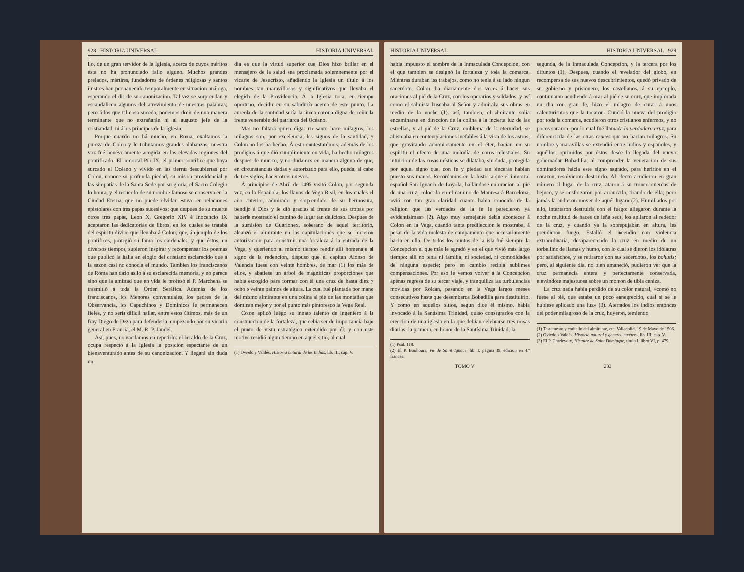928 HISTORIA UNIVERSAL HISTORIA UNIVERSAL
lio, de un gran servidor de la Iglesia, acerca de cuyos méritos ésta no ha pronunciado fallo alguno. Muchos grandes prelados, mártires, fundadores de órdenes religiosas y santos ilustres han permanecido temporalmente en situacion análoga, esperando el dia de su canonizacion. Tal vez se sorprendan y escandalicen algunos del atrevimiento de nuestras palabras; pero á los que tal cosa suceda, podemos decir de una manera terminante que no extrañarán ni al augusto jefe de la cristiandad, ni á los príncipes de la Iglesia.
Porque cuando no há mucho, en Roma, exaltamos la pureza de Colon y le tributamos grandes alabanzas, nuestra voz fué benévolamente acogida en las elevadas regiones del pontificado. El inmortal Pío IX, el primer pontífice que haya surcado el Océano y vivido en las tierras descubiertas por Colon, conoce su profunda piedad, su mision providencial y las simpatías de la Santa Sede por su gloria; el Sacro Colegio lo honra, y el recuerdo de su nombre famoso se conserva en la Ciudad Eterna, que no puede olvidar estuvo en relaciones epistolares con tres papas sucesivos; que despues de su muerte otros tres papas, Leon X, Gregorio XIV é Inocencio IX aceptaron las dedicatorias de libros, en los cuales se trataba del espíritu divino que llenaba á Colon; que, á ejemplo de los pontífices, protegió su fama los cardenales, y que éstos, en diversos tiempos, supieron inspirar y recompensar los poemas que publicó la Italia en elogio del cristiano esclarecido que á la sazon casi no conocia el mundo. Tambien los franciscanos de Roma han dado asilo á su esclarecida memoria, y no parece sino que la amistad que en vida le profesó el P. Marchena se trasmitió á toda la Órden Seráfica. Además de los franciscanos, los Menores conventuales, los padres de la Observancia, los Capuchinos y Dominicos le permanecen fieles, y no sería difícil hallar, entre estos últimos, más de un fray Diego de Deza para defenderla, empezando por su vicario general en Francia, el M. R. P. Jandel.
Así, pues, no vacilamos en repetirlo: el heraldo de la Cruz, ocupa respecto á la Iglesia la posicion espectante de un bienaventurado antes de su canonizacion. Y llegará sin duda un
dia en que la virtud superior que Dios hizo brillar en el mensajero de la salud sea proclamada solemnemente por el vicario de Jesucristo, añadiendo la Iglesia un título á los nombres tan maravillosos y significativos que llevaba el elegido de la Providencia. Á la Iglesia toca, en tiempo oportuno, decidir en su sabiduría acerca de este punto. La aureola de la santidad sería la única corona digna de ceñir la frente venerable del patriarca del Océano.
Mas no faltará quien diga: un santo hace milagros, los milagros son, por excelencia, los signos de la santidad, y Colon no los ha hecho. Á esto contestarémos: además de los prodigios á que dió cumplimiento en vida, ha hecho milagros despues de muerto, y no dudamos en manera alguna de que, en circunstancias dadas y autorizado para ello, pueda, al cabo de tres siglos, hacer otros nuevos.
Á principios de Abril de 1495 visitó Colon, por segunda vez, en la Española, los llanos de Vega Real, en los cuales el año anterior, admirado y sorprendido de su hermosura, bendijo á Dios y le dió gracias al frente de sus tropas por haberle mostrado el camino de lugar tan delicioso. Despues de la sumision de Guarionex, soberano de aquel territorio, alcanzó el almirante en las capitulaciones que se hicieron autorizacion para construir una fortaleza á la entrada de la Vega, y queriendo al mismo tiempo rendir allí homenaje al signo de la redencion, dispuso que el capitan Alonso de Valencia fuese con veinte hombres, de mar (1) los más de ellos, y abatiese un árbol de magníficas proporciones que habia escogido para formar con él una cruz de hasta diez y ocho ó veinte palmos de altura. La cual fué plantada por mano del mismo almirante en una colina al pié de las montañas que dominan mejor y por el punto más pintoresco la Vega Real.
Colon aplicó luégo su innato talento de ingeniero á la construccion de la fortaleza, que debia ser de importancia bajo el punto de vista estratégico entendido por él; y con este motivo residió algun tiempo en aquel sitio, al cual
(1) Oviedo y Valdés, Historia natural de las Indias, lib. III, cap. V.
HISTORIA UNIVERSAL HISTORIA UNIVERSAL 929
habia impuesto el nombre de la Inmaculada Concepcion, con el que tambien se designó la fortaleza y toda la comarca. Miéntras duraban los trabajos, como no tenía á su lado ningun sacerdote, Colon iba diariamente dos veces á hacer sus oraciones al pié de la Cruz, con los operarios y soldados; y así como el salmista buscaba al Señor y admiraba sus obras en medio de la noche (1), así, tambien, el almirante solia encaminarse en direccion de la colina á la incierta luz de las estrellas, y al pié de la Cruz, emblema de la eternidad, se abismaba en contemplaciones inefables á la vista de los astros, que gravitando armoniosamente en el éter, hacian en su espíritu el efecto de una melodía de coros celestiales. Su intuicion de las cosas místicas se dilataba, sin duda, protegida por aquel signo que, con fe y piedad tan sinceras habian puesto sus manos. Recordamos en la historia que el inmortal español San Ignacio de Loyola, hallándose en oracion al pié de una cruz, colocada en el camino de Manresa á Barcelona, «vió con tan gran claridad cuanto habia conocido de la religion que las verdades de la fe le parecieron ya evidentísimas» (2). Algo muy semejante debia acontecer á Colon en la Vega, cuando tanta predileccion le mostraba, á pesar de la vida molesta de campamento que necesariamente hacia en ella. De todos los puntos de la isla fué siempre la Concepcion el que más le agradó y en el que vivió más largo tiempo: allí no tenía ni familia, ni sociedad, ni comodidades de ninguna especie; pero en cambio recibia sublimes compensaciones. Por eso le vemos volver á la Concepcion apénas regresa de su tercer viaje, y tranquiliza las turbulencias movidas por Roldan, pasando en la Vega largos meses consecutivos hasta que desembarca Bobadilla para destituirlo. Y como en aquellos sitios, segun dice él mismo, habia invocado á la Santísima Trinidad, quiso consagrarlos con la ereccion de una iglesia en la que debian celebrarse tres misas diarias: la primera, en honor de la Santísima Trinidad; la
(1) Psal. 118.
(2) El P. Bouhours, Vie de Saint Ignace, lib. I, página 39, edicion en 4.º francés.
segunda, de la Inmaculada Concepcion, y la tercera por los difuntos (1). Despues, cuando el revelador del globo, en recompensa de sus nuevos descubrimientos, quedó privado de su gobierno y prisionero, los castellanos, á su ejemplo, continuaron acudiendo á orar al pié de su cruz, que implorada un dia con gran fe, hizo el milagro de curar á unos calenturientos que la tocaron. Cundió la nueva del prodigio por toda la comarca, acudieron otros cristianos enfermos, y no pocos sanaron; por lo cual fué llamada la verdadera cruz, para diferenciarla de las otras cruces que no hacian milagros. Su nombre y maravillas se extendió entre indios y españoles, y aquéllos, oprimidos por éstos desde la llegada del nuevo gobernador Bobadilla, al comprender la veneracion de sus dominadores hácia este signo sagrado, para herirlos en el corazon, resolvieron destruirlo. Al efecto acudieron en gran número al lugar de la cruz, ataron á su tronco cuerdas de bejuco, y se «esforzaron por arrancarla, tirando de ella; pero jamás la pudieron mover de aquél lugar» (2). Humillados por ello, intentaron destruirla con el fuego: allegaron durante la noche multitud de haces de leña seca, los apilaron al rededor de la cruz, y cuando ya la sobrepujaban en altura, les prendieron fuego. Estalló el incendio con violencia extraordinaria, desapareciendo la cruz en medio de un torbellino de llamas y humo, con lo cual se dieron los idólatras por satisfechos, y se retiraron con sus sacerdotes, los bohutis; pero, al siguiente dia, no bien amaneció, pudieron ver que la cruz permanecia entera y perfectamente conservada, elevándose majestuosa sobre un monton de tibia ceniza.
La cruz nada habia perdido de su color natural, «como no fuese al pié, que estaba un poco ennegrecido, cual si se le hubiese aplicado una luz» (3). Aterrados los indios entónces del poder milagroso de la cruz, huyeron, temiendo
(1) Testamento y codicilo del almirante, etc. Valladolid, 19 de Mayo de 1506.
(2) Oviedo y Valdés, Historia natural y general, etcétera, lib. III, cap. V.
(3) El P. Charlevoix, Histoire de Saint Domingue, título I, libro VI, p. 479
TOMO V 233